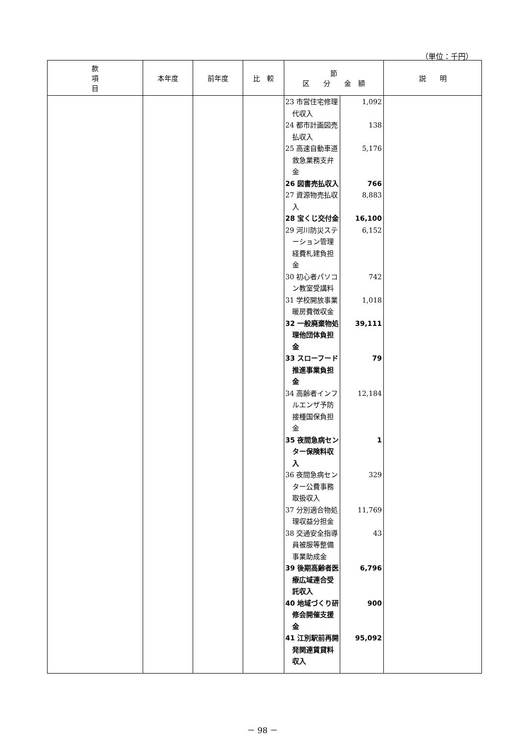（単位：千円）
| 款 項 目 | 本年度 | 前年度 | 比 較 | 節 区 分 金 額 | | 説 明 |
| --- | --- | --- | --- | --- | --- | --- |
| | | | | 23 市営住宅修理 代収入 24 都市計画図売 払収入 25 高速自動車道 救急業務支弁 金 26 図書売払収入 27 資源物売払収 入 28 宝くじ交付金 29 河川防災ステ ーション管理 経費札建負担 金 30 初心者パソコ ン教室受講料 31 学校開放事業 暖房費徴収金 32 一般廃棄物処 理他団体負担 金 33 スローフード 推進事業負担 金 34 高齢者インフ ルエンザ予防 接種国保負担 金 35 夜間急病セン ター保険料収 入 36 夜間急病セン ター公費事務 取扱収入 37 分別適合物処 理収益分担金 38 交通安全指導 員被服等整備 事業助成金 39 後期高齢者医 療広域連合受 託収入 40 地域づくり研 修会開催支援 金 41 江別駅前再開 発関連賃貸料 収入 | 1,092 138 5,176 766 8,883 16,100 6,152 742 1,018 39,111 79 12,184 1 329 11,769 43 6,796 900 95,092 | |
－ 98 －